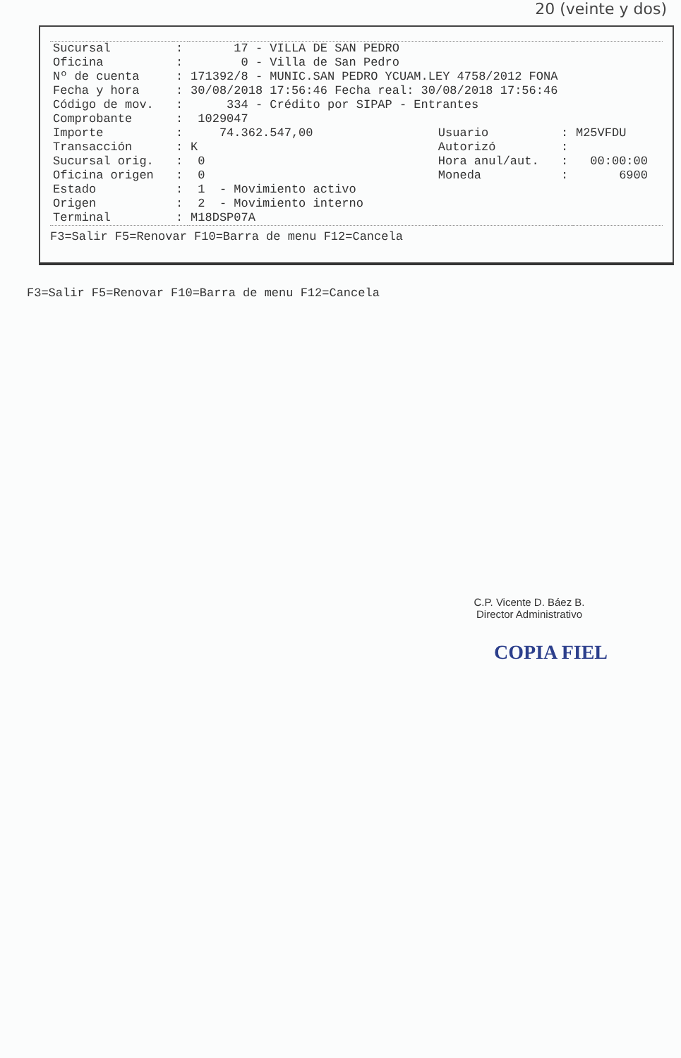20 (veinte y dos)
| Sucursal | : | 17 - VILLA DE SAN PEDRO | | | |
| Oficina | : | 0 - Villa de San Pedro | | | |
| Nº de cuenta | : | 171392/8 - MUNIC.SAN PEDRO YCUAM.LEY 4758/2012 FONA | | | |
| Fecha y hora | : | 30/08/2018 17:56:46 Fecha real: 30/08/2018 17:56:46 | | | |
| Código de mov. | : | 334 - Crédito por SIPAP - Entrantes | | | |
| Comprobante | : | 1029047 | | | |
| Importe | : | 74.362.547,00 | Usuario | : | M25VFDU |
| Transacción | : | K | Autorizó | : | |
| Sucursal orig. | : | 0 | Hora anul/aut. | : | 00:00:00 |
| Oficina origen | : | 0 | Moneda | : | 6900 |
| Estado | : | 1 - Movimiento activo | | | |
| Origen | : | 2 - Movimiento interno | | | |
| Terminal | : | M18DSP07A | | | |
F3=Salir F5=Renovar F10=Barra de menu F12=Cancela
F3=Salir F5=Renovar F10=Barra de menu F12=Cancela
C.P. Vicente D. Báez B.
Director Administrativo
COPIA FIEL